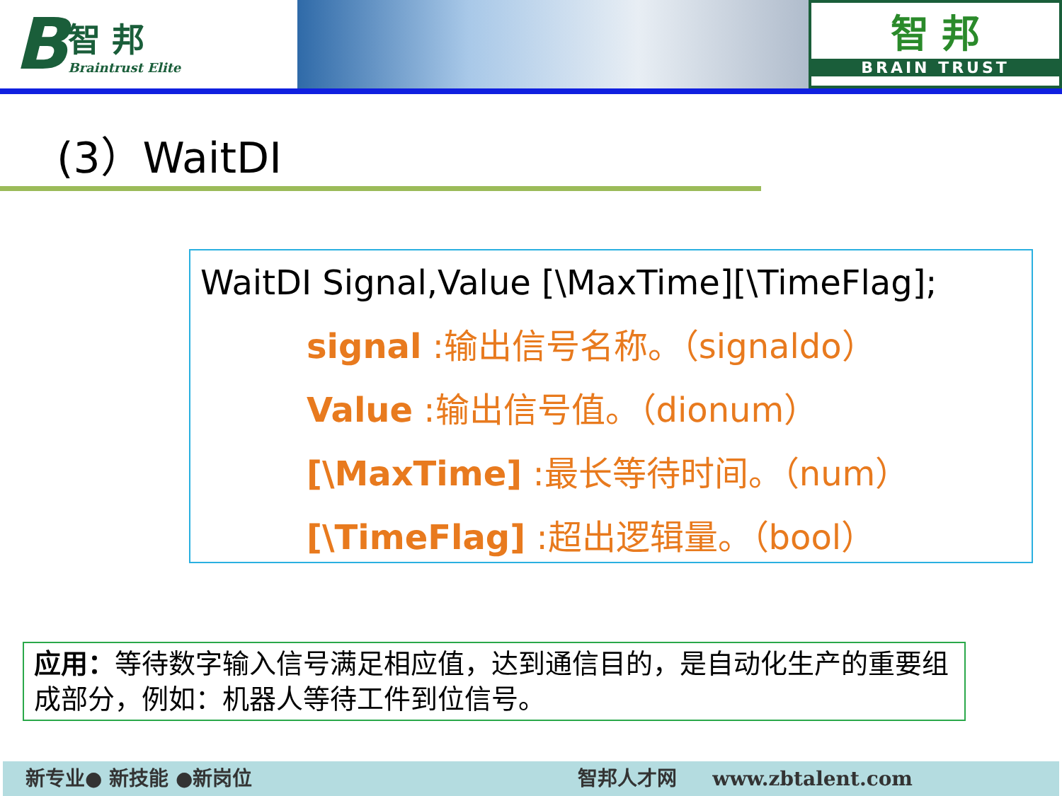B
智 邦
Braintrust Elite
智 邦
BRAIN TRUST
(3）WaitDI
WaitDI Signal,Value [\MaxTime][\TimeFlag];
signal :输出信号名称。（signaldo）
Value :输出信号值。（dionum）
[\MaxTime] :最长等待时间。（num）
[\TimeFlag] :超出逻辑量。（bool）
应用：等待数字输入信号满足相应值，达到通信目的，是自动化生产的重要组成部分，例如：机器人等待工件到位信号。
新专业● 新技能 ●新岗位 智邦人才网 www.zbtalent.com